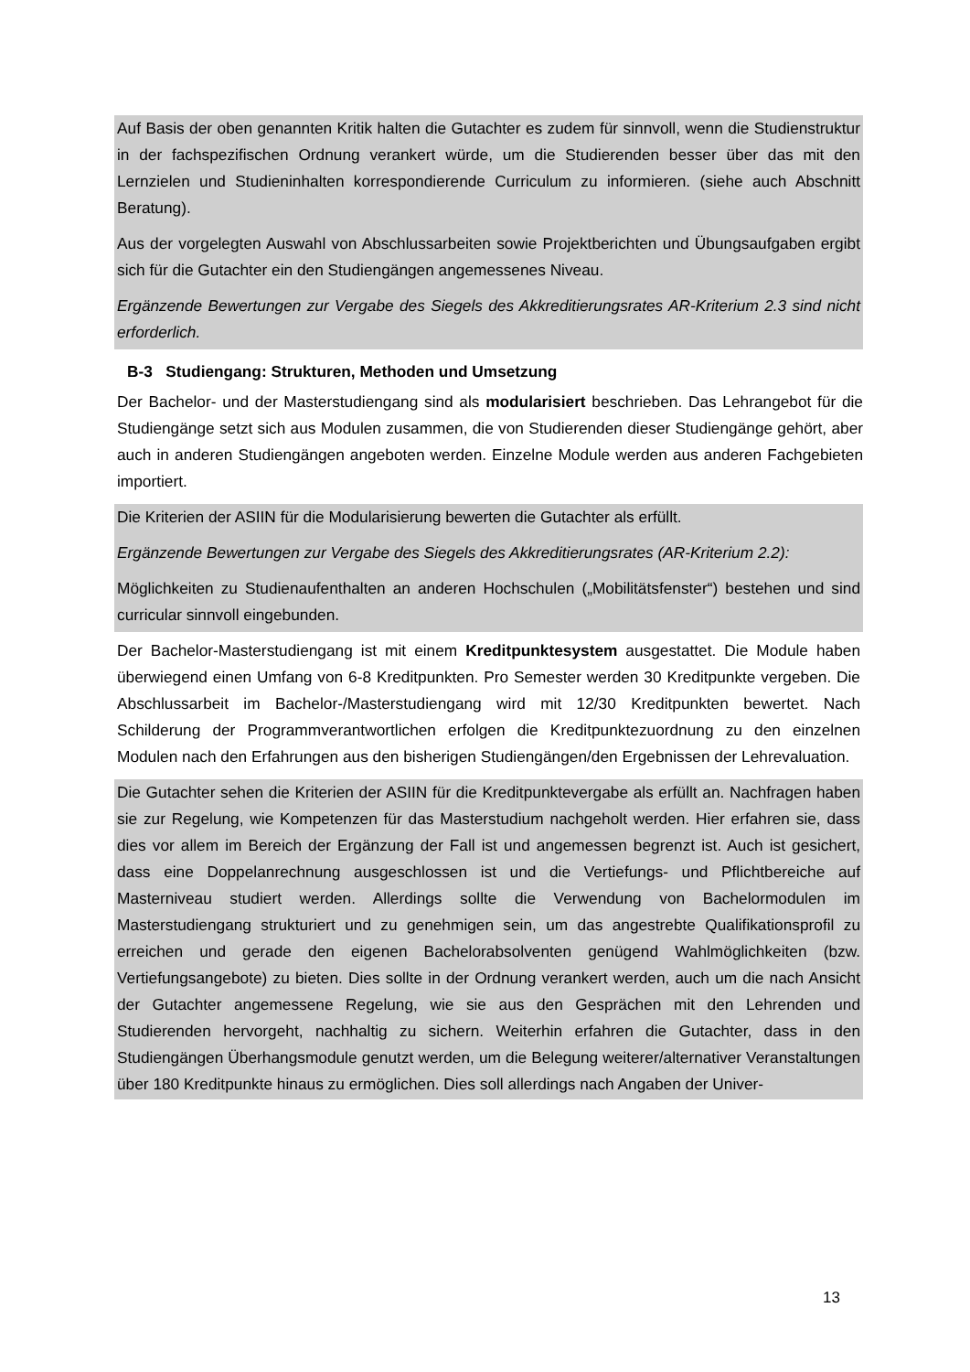Auf Basis der oben genannten Kritik halten die Gutachter es zudem für sinnvoll, wenn die Studienstruktur in der fachspezifischen Ordnung verankert würde, um die Studierenden besser über das mit den Lernzielen und Studieninhalten korrespondierende Curriculum zu informieren. (siehe auch Abschnitt Beratung).
Aus der vorgelegten Auswahl von Abschlussarbeiten sowie Projektberichten und Übungsaufgaben ergibt sich für die Gutachter ein den Studiengängen angemessenes Niveau.
Ergänzende Bewertungen zur Vergabe des Siegels des Akkreditierungsrates AR-Kriterium 2.3 sind nicht erforderlich.
B-3 Studiengang: Strukturen, Methoden und Umsetzung
Der Bachelor- und der Masterstudiengang sind als modularisiert beschrieben. Das Lehrangebot für die Studiengänge setzt sich aus Modulen zusammen, die von Studierenden dieser Studiengänge gehört, aber auch in anderen Studiengängen angeboten werden. Einzelne Module werden aus anderen Fachgebieten importiert.
Die Kriterien der ASIIN für die Modularisierung bewerten die Gutachter als erfüllt.
Ergänzende Bewertungen zur Vergabe des Siegels des Akkreditierungsrates (AR-Kriterium 2.2):
Möglichkeiten zu Studienaufenthalten an anderen Hochschulen („Mobilitätsfenster“) bestehen und sind curricular sinnvoll eingebunden.
Der Bachelor-Masterstudiengang ist mit einem Kreditpunktesystem ausgestattet. Die Module haben überwiegend einen Umfang von 6-8 Kreditpunkten. Pro Semester werden 30 Kreditpunkte vergeben. Die Abschlussarbeit im Bachelor-/Masterstudiengang wird mit 12/30 Kreditpunkten bewertet. Nach Schilderung der Programmverantwortlichen erfolgen die Kreditpunktezuordnung zu den einzelnen Modulen nach den Erfahrungen aus den bisherigen Studiengängen/den Ergebnissen der Lehrevaluation.
Die Gutachter sehen die Kriterien der ASIIN für die Kreditpunktevergabe als erfüllt an. Nachfragen haben sie zur Regelung, wie Kompetenzen für das Masterstudium nachgeholt werden. Hier erfahren sie, dass dies vor allem im Bereich der Ergänzung der Fall ist und angemessen begrenzt ist. Auch ist gesichert, dass eine Doppelanrechnung ausgeschlossen ist und die Vertiefungs- und Pflichtbereiche auf Masterniveau studiert werden. Allerdings sollte die Verwendung von Bachelormodulen im Masterstudiengang strukturiert und zu genehmigen sein, um das angestrebte Qualifikationsprofil zu erreichen und gerade den eigenen Bachelorabsolventen genügend Wahlmöglichkeiten (bzw. Vertiefungsangebote) zu bieten. Dies sollte in der Ordnung verankert werden, auch um die nach Ansicht der Gutachter angemessene Regelung, wie sie aus den Gesprächen mit den Lehrenden und Studierenden hervorgeht, nachhaltig zu sichern. Weiterhin erfahren die Gutachter, dass in den Studiengängen Überhangsmodule genutzt werden, um die Belegung weiterer/alternativer Veranstaltungen über 180 Kreditpunkte hinaus zu ermöglichen. Dies soll allerdings nach Angaben der Univer-
13